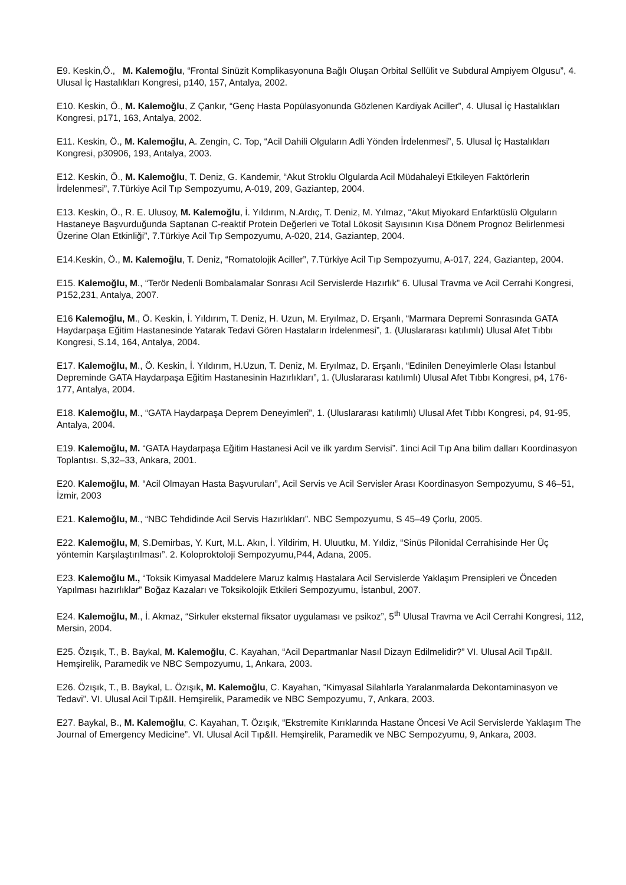E9. Keskin,Ö., M. Kalemoğlu, “Frontal Sinüzit Komplikasyonuna Bağlı Oluşan Orbital Sellülit ve Subdural Ampiyem Olgusu”, 4. Ulusal İç Hastalıkları Kongresi, p140, 157, Antalya, 2002.
E10. Keskin, Ö., M. Kalemoğlu, Z Çankır, “Genç Hasta Popülasyonunda Gözlenen Kardiyak Aciller”, 4. Ulusal İç Hastalıkları Kongresi, p171, 163, Antalya, 2002.
E11. Keskin, Ö., M. Kalemoğlu, A. Zengin, C. Top, “Acil Dahili Olguların Adli Yönden İrdelenmesi”, 5. Ulusal İç Hastalıkları Kongresi, p30906, 193, Antalya, 2003.
E12. Keskin, Ö., M. Kalemoğlu, T. Deniz, G. Kandemir, “Akut Stroklu Olgularda Acil Müdahaleyi Etkileyen Faktörlerin İrdelenmesi”, 7.Türkiye Acil Tıp Sempozyumu, A-019, 209, Gaziantep, 2004.
E13. Keskin, Ö., R. E. Ulusoy, M. Kalemoğlu, İ. Yıldırım, N.Ardıç, T. Deniz, M. Yılmaz, “Akut Miyokard Enfarktüslü Olguların Hastaneye Başvurduğunda Saptanan C-reaktif Protein Değerleri ve Total Lökosit Sayısının Kısa Dönem Prognoz Belirlenmesi Üzerine Olan Etkinliği”, 7.Türkiye Acil Tıp Sempozyumu, A-020, 214, Gaziantep, 2004.
E14.Keskin, Ö., M. Kalemoğlu, T. Deniz, “Romatolojik Aciller”, 7.Türkiye Acil Tıp Sempozyumu, A-017, 224, Gaziantep, 2004.
E15. Kalemoğlu, M., “Terör Nedenli Bombalamalar Sonrası Acil Servislerde Hazırlık” 6. Ulusal Travma ve Acil Cerrahi Kongresi, P152,231, Antalya, 2007.
E16 Kalemoğlu, M., Ö. Keskin, İ. Yıldırım, T. Deniz, H. Uzun, M. Eryılmaz, D. Erşanlı, “Marmara Depremi Sonrasında GATA Haydarpaşa Eğitim Hastanesinde Yatarak Tedavi Gören Hastaların İrdelenmesi”, 1. (Uluslararası katılımlı) Ulusal Afet Tıbbı Kongresi, S.14, 164, Antalya, 2004.
E17. Kalemoğlu, M., Ö. Keskin, İ. Yıldırım, H.Uzun, T. Deniz, M. Eryılmaz, D. Erşanlı, “Edinilen Deneyimlerle Olası İstanbul Depreminde GATA Haydarpaşa Eğitim Hastanesinin Hazırlıkları”, 1. (Uluslararası katılımlı) Ulusal Afet Tıbbı Kongresi, p4, 176-177, Antalya, 2004.
E18. Kalemoğlu, M., “GATA Haydarpaşa Deprem Deneyimleri”, 1. (Uluslararası katılımlı) Ulusal Afet Tıbbı Kongresi, p4, 91-95, Antalya, 2004.
E19. Kalemoğlu, M. “GATA Haydarpaşa Eğitim Hastanesi Acil ve ilk yardım Servisi”. 1inci Acil Tıp Ana bilim dalları Koordinasyon Toplantısı. S,32–33, Ankara, 2001.
E20. Kalemoğlu, M. “Acil Olmayan Hasta Başvuruları”, Acil Servis ve Acil Servisler Arası Koordinasyon Sempozyumu, S 46–51, İzmir, 2003
E21. Kalemoğlu, M., “NBC Tehdidinde Acil Servis Hazırlıkları”. NBC Sempozyumu, S 45–49 Çorlu, 2005.
E22. Kalemoğlu, M, S.Demirbas, Y. Kurt, M.L. Akın, İ. Yildirim, H. Uluutku, M. Yıldiz, “Sinüs Pilonidal Cerrahisinde Her Üç yöntemin Karşılaştırılması”. 2. Koloproktoloji Sempozyumu,P44, Adana, 2005.
E23. Kalemoğlu M., “Toksik Kimyasal Maddelere Maruz kalmış Hastalara Acil Servislerde Yaklaşım Prensipleri ve Önceden Yapılması hazırlıklar” Boğaz Kazaları ve Toksikolojik Etkileri Sempozyumu, İstanbul, 2007.
E24. Kalemoğlu, M., İ. Akmaz, “Sirkuler eksternal fiksator uygulaması ve psikoz”, 5<sup>th</sup> Ulusal Travma ve Acil Cerrahi Kongresi, 112, Mersin, 2004.
E25. Özışık, T., B. Baykal, M. Kalemoğlu, C. Kayahan, “Acil Departmanlar Nasıl Dizayn Edilmelidir?” VI. Ulusal Acil Tıp&II. Hemşirelik, Paramedik ve NBC Sempozyumu, 1, Ankara, 2003.
E26. Özışık, T., B. Baykal, L. Özışık, M. Kalemoğlu, C. Kayahan, “Kimyasal Silahlarla Yaralanmalarda Dekontaminasyon ve Tedavi”. VI. Ulusal Acil Tıp&II. Hemşirelik, Paramedik ve NBC Sempozyumu, 7, Ankara, 2003.
E27. Baykal, B., M. Kalemoğlu, C. Kayahan, T. Özışık, “Ekstremite Kırıklarında Hastane Öncesi Ve Acil Servislerde Yaklaşım The Journal of Emergency Medicine”. VI. Ulusal Acil Tıp&II. Hemşirelik, Paramedik ve NBC Sempozyumu, 9, Ankara, 2003.